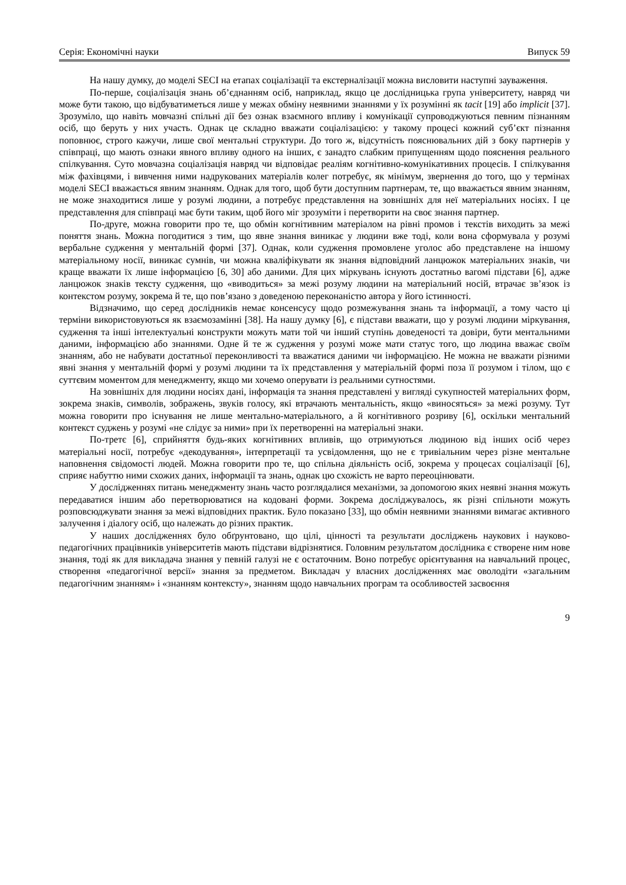Серія: Економічні науки Випуск 59
На нашу думку, до моделі SECI на етапах соціалізації та екстерналізації можна висловити наступні зауваження.
По-перше, соціалізація знань об’єднанням осіб, наприклад, якщо це дослідницька група університету, навряд чи може бути такою, що відбуватиметься лише у межах обміну неявними знаннями у їх розумінні як tacit [19] або implicit [37]. Зрозуміло, що навіть мовчазні спільні дії без ознак взаємного впливу і комунікації супроводжуються певним пізнанням осіб, що беруть у них участь. Однак це складно вважати соціалізацією: у такому процесі кожний суб’єкт пізнання поповнює, строго кажучи, лише свої ментальні структури. До того ж, відсутність пояснювальних дій з боку партнерів у співпраці, що мають ознаки явного впливу одного на інших, є занадто слабким припущенням щодо пояснення реального спілкування. Суто мовчазна соціалізація навряд чи відповідає реаліям когнітивно-комунікативних процесів. І спілкування між фахівцями, і вивчення ними надрукованих матеріалів колег потребує, як мінімум, звернення до того, що у термінах моделі SECI вважається явним знанням. Однак для того, щоб бути доступним партнерам, те, що вважається явним знанням, не може знаходитися лише у розумі людини, а потребує представлення на зовнішніх для неї матеріальних носіях. І це представлення для співпраці має бути таким, щоб його міг зрозуміти і перетворити на своє знання партнер.
По-друге, можна говорити про те, що обмін когнітивним матеріалом на рівні промов і текстів виходить за межі поняття знань. Можна погодитися з тим, що явне знання виникає у людини вже тоді, коли вона сформувала у розумі вербальне судження у ментальній формі [37]. Однак, коли судження промовлене уголос або представлене на іншому матеріальному носії, виникає сумнів, чи можна кваліфікувати як знання відповідний ланцюжок матеріальних знаків, чи краще вважати їх лише інформацією [6, 30] або даними. Для цих міркувань існують достатньо вагомі підстави [6], адже ланцюжок знаків тексту судження, що «виводиться» за межі розуму людини на матеріальний носій, втрачає зв’язок із контекстом розуму, зокрема й те, що пов’язано з доведеною переконаністю автора у його істинності.
Відзначимо, що серед дослідників немає консенсусу щодо розмежування знань та інформації, а тому часто ці терміни використовуються як взаємозамінні [38]. На нашу думку [6], є підстави вважати, що у розумі людини міркування, судження та інші інтелектуальні конструкти можуть мати той чи інший ступінь доведеності та довіри, бути ментальними даними, інформацією або знаннями. Одне й те ж судження у розумі може мати статус того, що людина вважає своїм знанням, або не набувати достатньої переконливості та вважатися даними чи інформацією. Не можна не вважати різними явні знання у ментальній формі у розумі людини та їх представлення у матеріальній формі поза її розумом і тілом, що є суттєвим моментом для менеджменту, якщо ми хочемо оперувати із реальними сутностями.
На зовнішніх для людини носіях дані, інформація та знання представлені у вигляді сукупностей матеріальних форм, зокрема знаків, символів, зображень, звуків голосу, які втрачають ментальність, якщо «виносяться» за межі розуму. Тут можна говорити про існування не лише ментально-матеріального, а й когнітивного розриву [6], оскільки ментальний контекст суджень у розумі «не слідує за ними» при їх перетворенні на матеріальні знаки.
По-третє [6], сприйняття будь-яких когнітивних впливів, що отримуються людиною від інших осіб через матеріальні носії, потребує «декодування», інтерпретації та усвідомлення, що не є тривіальним через різне ментальне наповнення свідомості людей. Можна говорити про те, що спільна діяльність осіб, зокрема у процесах соціалізації [6], сприяє набуттю ними схожих даних, інформації та знань, однак цю схожість не варто переоцінювати.
У дослідженнях питань менеджменту знань часто розглядалися механізми, за допомогою яких неявні знання можуть передаватися іншим або перетворюватися на кодовані форми. Зокрема досліджувалось, як різні спільноти можуть розповсюджувати знання за межі відповідних практик. Було показано [33], що обмін неявними знаннями вимагає активного залучення і діалогу осіб, що належать до різних практик.
У наших дослідженнях було обґрунтовано, що цілі, цінності та результати досліджень наукових і науково-педагогічних працівників університетів мають підстави відрізнятися. Головним результатом дослідника є створене ним нове знання, тоді як для викладача знання у певній галузі не є остаточним. Воно потребує орієнтування на навчальний процес, створення «педагогічної версії» знання за предметом. Викладач у власних дослідженнях має оволодіти «загальним педагогічним знанням» і «знанням контексту», знанням щодо навчальних програм та особливостей засвоєння
9